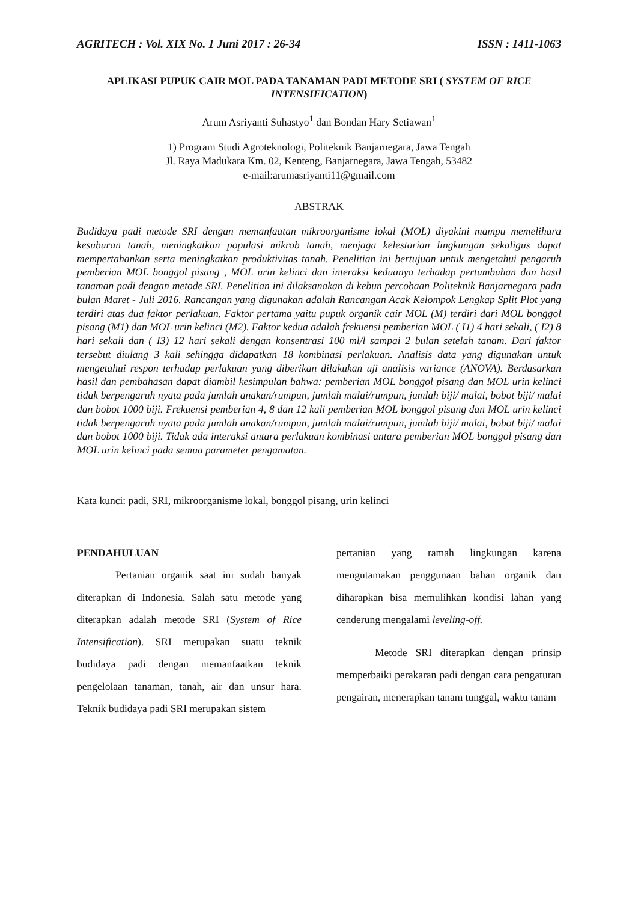AGRITECH : Vol. XIX No. 1 Juni 2017 : 26-34 ISSN : 1411-1063
APLIKASI PUPUK CAIR MOL PADA TANAMAN PADI METODE SRI ( SYSTEM OF RICE INTENSIFICATION)
Arum Asriyanti Suhastyo<sup>1</sup> dan Bondan Hary Setiawan<sup>1</sup>
1) Program Studi Agroteknologi, Politeknik Banjarnegara, Jawa Tengah
Jl. Raya Madukara Km. 02, Kenteng, Banjarnegara, Jawa Tengah, 53482
e-mail:arumasriyanti11@gmail.com
ABSTRAK
Budidaya padi metode SRI dengan memanfaatan mikroorganisme lokal (MOL) diyakini mampu memelihara kesuburan tanah, meningkatkan populasi mikrob tanah, menjaga kelestarian lingkungan sekaligus dapat mempertahankan serta meningkatkan produktivitas tanah. Penelitian ini bertujuan untuk mengetahui pengaruh pemberian MOL bonggol pisang , MOL urin kelinci dan interaksi keduanya terhadap pertumbuhan dan hasil tanaman padi dengan metode SRI. Penelitian ini dilaksanakan di kebun percobaan Politeknik Banjarnegara pada bulan Maret - Juli 2016. Rancangan yang digunakan adalah Rancangan Acak Kelompok Lengkap Split Plot yang terdiri atas dua faktor perlakuan. Faktor pertama yaitu pupuk organik cair MOL (M) terdiri dari MOL bonggol pisang (M1) dan MOL urin kelinci (M2). Faktor kedua adalah frekuensi pemberian MOL ( I1) 4 hari sekali, ( I2) 8 hari sekali dan ( I3) 12 hari sekali dengan konsentrasi 100 ml/l sampai 2 bulan setelah tanam. Dari faktor tersebut diulang 3 kali sehingga didapatkan 18 kombinasi perlakuan. Analisis data yang digunakan untuk mengetahui respon terhadap perlakuan yang diberikan dilakukan uji analisis variance (ANOVA). Berdasarkan hasil dan pembahasan dapat diambil kesimpulan bahwa: pemberian MOL bonggol pisang dan MOL urin kelinci tidak berpengaruh nyata pada jumlah anakan/rumpun, jumlah malai/rumpun, jumlah biji/ malai, bobot biji/ malai dan bobot 1000 biji. Frekuensi pemberian 4, 8 dan 12 kali pemberian MOL bonggol pisang dan MOL urin kelinci tidak berpengaruh nyata pada jumlah anakan/rumpun, jumlah malai/rumpun, jumlah biji/ malai, bobot biji/ malai dan bobot 1000 biji. Tidak ada interaksi antara perlakuan kombinasi antara pemberian MOL bonggol pisang dan MOL urin kelinci pada semua parameter pengamatan.
Kata kunci: padi, SRI, mikroorganisme lokal, bonggol pisang, urin kelinci
PENDAHULUAN
Pertanian organik saat ini sudah banyak diterapkan di Indonesia. Salah satu metode yang diterapkan adalah metode SRI (System of Rice Intensification). SRI merupakan suatu teknik budidaya padi dengan memanfaatkan teknik pengelolaan tanaman, tanah, air dan unsur hara. Teknik budidaya padi SRI merupakan sistem
pertanian yang ramah lingkungan karena mengutamakan penggunaan bahan organik dan diharapkan bisa memulihkan kondisi lahan yang cenderung mengalami leveling-off.
Metode SRI diterapkan dengan prinsip memperbaiki perakaran padi dengan cara pengaturan pengairan, menerapkan tanam tunggal, waktu tanam